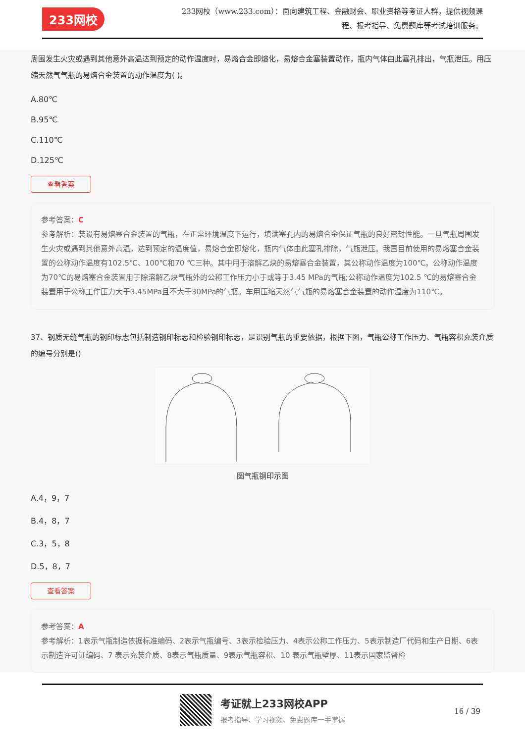233网校
233网校（www.233.com）：面向建筑工程、金融财会、职业资格等考证人群，提供视频课程、报考指导、免费题库等考试培训服务。
周围发生火灾或遇到其他意外高温达到预定的动作温度时，易熔合金即熔化，易熔合金塞装置动作，瓶内气体由此塞孔排出，气瓶泄压。用压缩天然气气瓶的易熔合金装置的动作温度为( )。
A.80℃
B.95℃
C.110℃
D.125℃
查看答案
参考答案：C
参考解析：装设有易熔塞合金装置的气瓶，在正常环境温度下运行，填满塞孔内的易熔合金保证气瓶的良好密封性能。一旦气瓶周围发生火灾或遇到其他意外高温，达到预定的温度值，易熔合金即熔化，瓶内气体由此塞孔排除，气瓶泄压。我国目前使用的易熔塞合金装置的公称动作温度有102.5℃、100℃和70 ℃三种。其中用于溶解乙炔的易熔塞合金装置，其公称动作温度为100℃。公称动作温度为70℃的易熔塞合金装置用于除溶解乙炔气瓶外的公称工作压力小于或等于3.45 MPa的气瓶;公称动作温度为102.5 ℃的易熔塞合金装置用于公称工作压力大于3.45MPa且不大于30MPa的气瓶。车用压缩天然气气瓶的易熔塞合金装置的动作温度为110℃。
37、钢质无缝气瓶的钢印标志包括制造钢印标志和检验钢印标志，是识别气瓶的重要依据，根据下图，气瓶公称工作压力、气瓶容积充装介质的编号分别是()
图气瓶钢印示图
A.4，9，7
B.4，8，7
C.3，5，8
D.5，8，7
查看答案
参考答案：A
参考解析：1表示气瓶制造依据标准编码、2表示气瓶编号、3表示检验压力、4表示公称工作压力、5表示制造厂代码和生产日期、6表示制造许可证编码、7 表示充装介质、8表示气瓶质量、9表示气瓶容积、10 表示气瓶壁厚、11表示国家监督检
考证就上233网校APP
报考指导、学习视频、免费题库一手掌握
16 / 39